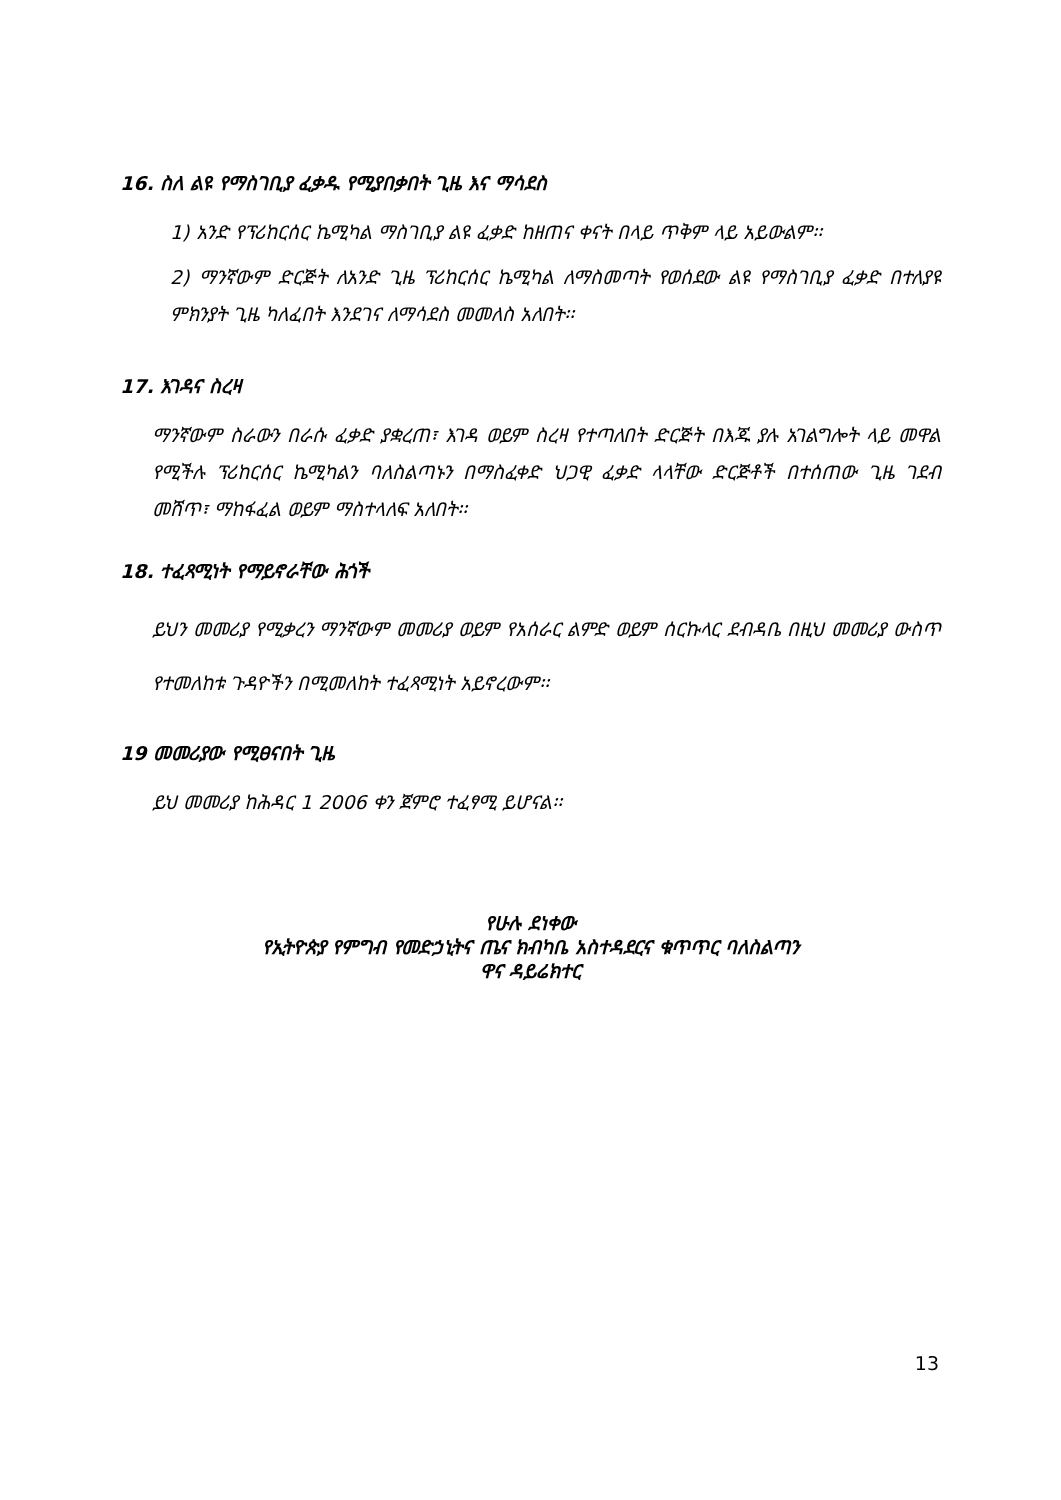16. ስለ ልዩ የማስገቢያ ፈቃዱ የሚያበቃበት ጊዜ እና ማሳደስ
1) አንድ የፕሪከርሰር ኬሚካል ማስገቢያ ልዩ ፈቃድ ከዘጠና ቀናት በላይ ጥቅም ላይ አይውልም፡፡
2) ማንኛውም ድርጅት ለአንድ ጊዜ ፕሪከርሰር ኬሚካል ለማስመጣት የወሰደው ልዩ የማስገቢያ ፈቃድ በተለያዩ ምክንያት ጊዜ ካለፈበት እንደገና ለማሳደስ መመለስ አለበት፡፡
17. እገዳና ስረዛ
ማንኛውም ስራውን በራሱ ፈቃድ ያቋረጠ፣ እገዳ ወይም ስረዛ የተጣለበት ድርጅት በእጁ ያሉ አገልግሎት ላይ መዋል የሚችሉ ፕሪከርሰር ኬሚካልን ባለስልጣኑን በማስፈቀድ ህጋዊ ፈቃድ ላላቸው ድርጅቶች በተሰጠው ጊዜ ገደብ መሸጥ፣ ማከፋፈል ወይም ማስተላለፍ አለበት፡፡
18. ተፈጻሚነት የማይኖራቸው ሕጎች
ይህን መመሪያ የሚቃረን ማንኛውም መመሪያ ወይም የአሰራር ልምድ ወይም ሰርኩላር ደብዳቤ በዚህ መመሪያ ውስጥ የተመለከቱ ጉዳዮችን በሚመለከት ተፈጻሚነት አይኖረውም፡፡
19 መመሪያው የሚፀናበት ጊዜ
ይህ መመሪያ ከሕዳር 1 2006 ቀን ጀምሮ ተፈፃሚ ይሆናል፡፡
የሁሉ ደነቀው
የኢትዮጵያ የምግብ የመድኃኒትና ጤና ክብካቤ አስተዳደርና ቁጥጥር ባለስልጣን
ዋና ዳይሬክተር
13